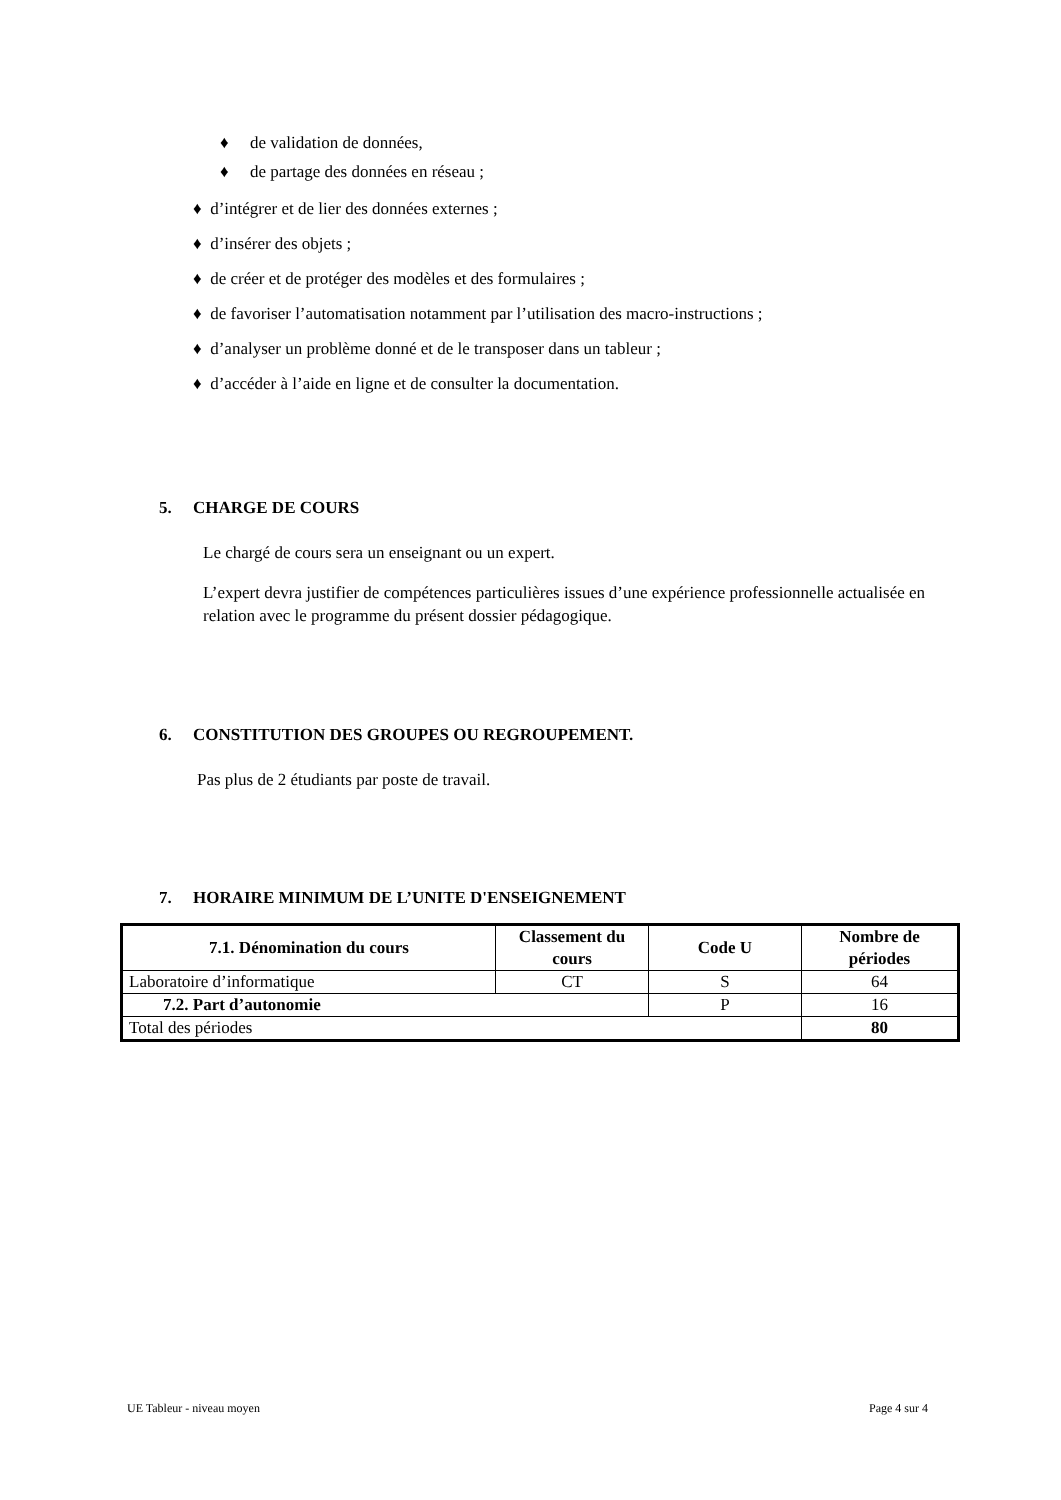♦ de validation de données,
♦ de partage des données en réseau ;
♦ d’intégrer et de lier des données externes ;
♦ d’insérer des objets ;
♦ de créer et de protéger des modèles et des formulaires ;
♦ de favoriser l’automatisation notamment par l’utilisation des macro-instructions ;
♦ d’analyser un problème donné et de le transposer dans un tableur ;
♦ d’accéder à l’aide en ligne et de consulter la documentation.
5. CHARGE DE COURS
Le chargé de cours sera un enseignant ou un expert.
L’expert devra justifier de compétences particulières issues d’une expérience professionnelle actualisée en relation avec le programme du présent dossier pédagogique.
6. CONSTITUTION DES GROUPES OU REGROUPEMENT.
Pas plus de 2 étudiants par poste de travail.
7. HORAIRE MINIMUM DE L’UNITE D'ENSEIGNEMENT
| 7.1. Dénomination du cours | Classement du cours | Code U | Nombre de périodes |
| --- | --- | --- | --- |
| Laboratoire d’informatique | CT | S | 64 |
| 7.2. Part d’autonomie | | P | 16 |
| Total des périodes | | | 80 |
UE Tableur - niveau moyen Page 4 sur 4